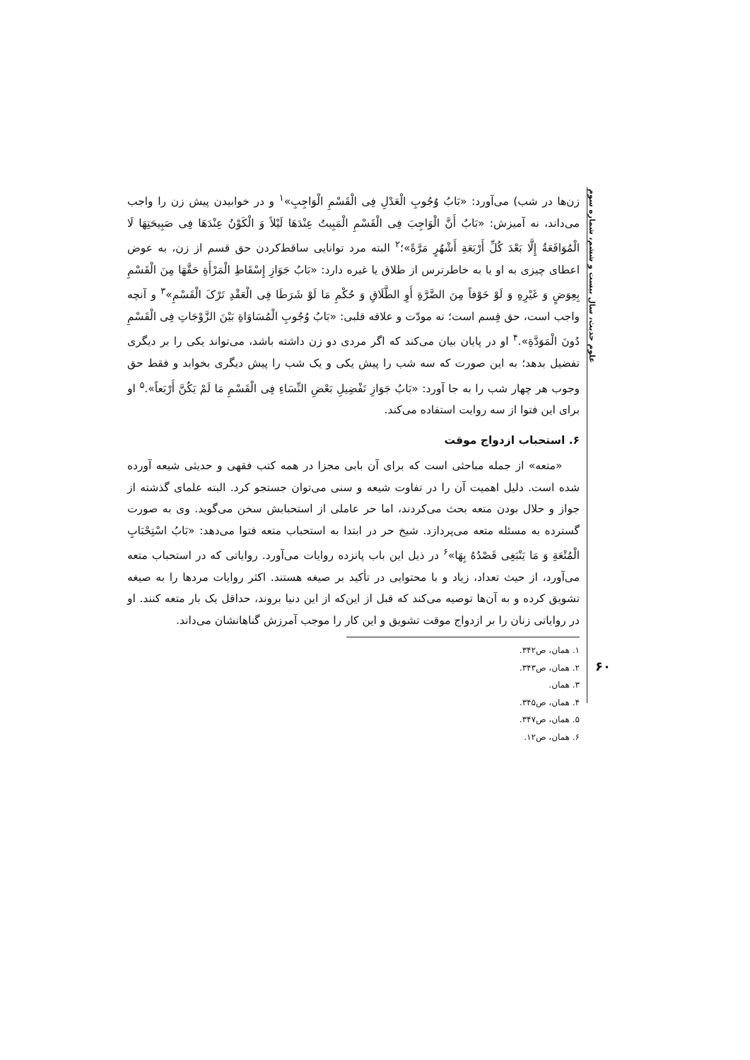علوم حدیث، سال بیست و ششم، شماره سوم
۶۰
زن‌ها در شب) می‌آورد: «بَابُ وُجُوبِ الْعَدْلِ فِی الْقَسْمِ الْوَاجِبِ»<sup>۱</sup> و در خوابیدن پیش زن را واجب می‌داند، نه آمیزش: «بَابُ أَنَّ الْوَاجِبَ فِی الْقَسْمِ الْمَبِیتُ عِنْدَهَا لَیْلاً وَ الْکَوْنُ عِنْدَهَا فِی صَبِیحَتِهَا لَا الْمُوَاقَعَةُ إِلَّا بَعْدَ کُلِّ أَرْبَعَةِ أَشْهُرٍ مَرَّةً»؛<sup>۲</sup> البته مرد توانایی ساقط‌کردن حق قسم از زن، به عوض اعطای چیزی به او یا به خاطرترس از طلاق یا غیره دارد: «بَابُ جَوَازِ إِسْقَاطِ الْمَرْأَةِ حَقَّهَا مِنَ الْقَسْمِ بِعِوَضٍ وَ غَیْرِهِ وَ لَوْ خَوْفاً مِنَ الضَّرَّةِ أَوِ الطَّلَاقِ وَ حُکْمِ مَا لَوْ شَرَطَا فِی الْعَقْدِ تَرْکَ الْقَسْمِ»<sup>۳</sup> و آنچه واجب است، حق قِسم است؛ نه مودّت و علاقه قلبی: «بَابُ وُجُوبِ الْمُسَاوَاةِ بَیْنَ الزَّوْجَاتِ فِی الْقَسْمِ دُونَ الْمَوَدَّةِ».<sup>۴</sup> او در پایان بیان می‌کند که اگر مردی دو زن داشته باشد، می‌تواند یکی را بر دیگری تفضیل بدهد؛ به این صورت که سه شب را پیش یکی و یک شب را پیش دیگری بخوابد و فقط حق وجوب هر چهار شب را به جا آورد: «بَابُ جَوَازِ تَفْضِیلِ بَعْضِ النِّسَاءِ فِی الْقَسْمِ مَا لَمْ یَکُنَّ أَرْبَعاً».<sup>۵</sup> او برای این فتوا از سه روایت استفاده می‌کند.
۶. استحباب ازدواج موقت
«متعه» از جمله مباحثی است که برای آن بابی مجزا در همه کتب فقهی و حدیثی شیعه آورده شده است. دلیل اهمیت آن را در تفاوت شیعه و سنی می‌توان جستجو کرد. البته علمای گذشته از جواز و حلال بودن متعه بحث می‌کردند، اما حر عاملی از استحبابش سخن می‌گوید. وی به صورت گسترده به مسئله متعه می‌پردازد. شیخ حر در ابتدا به استحباب متعه فتوا می‌دهد: «بَابُ اسْتِحْبَابِ الْمُتْعَةِ وَ مَا یَنْبَغِی قَصْدُهُ بِهَا»<sup>۶</sup> در ذیل این باب پانزده روایات می‌آورد. روایاتی که در استحباب متعه می‌آورد، از حیث تعداد، زیاد و با محتوایی در تأکید بر صیغه هستند. اکثر روایات مردها را به صیغه تشویق کرده و به آن‌ها توصیه می‌کند که قبل از این‌که از این دنیا بروند، حداقل یک بار متعه کنند. او در روایاتی زنان را بر ازدواج موقت تشویق و این کار را موجب آمرزش گناهانشان می‌داند.
۱. همان، ص۳۴۲.
۲. همان، ص۳۴۳.
۳. همان.
۴. همان، ص۳۴۵.
۵. همان، ص۳۴۷.
۶. همان، ص۱۲.